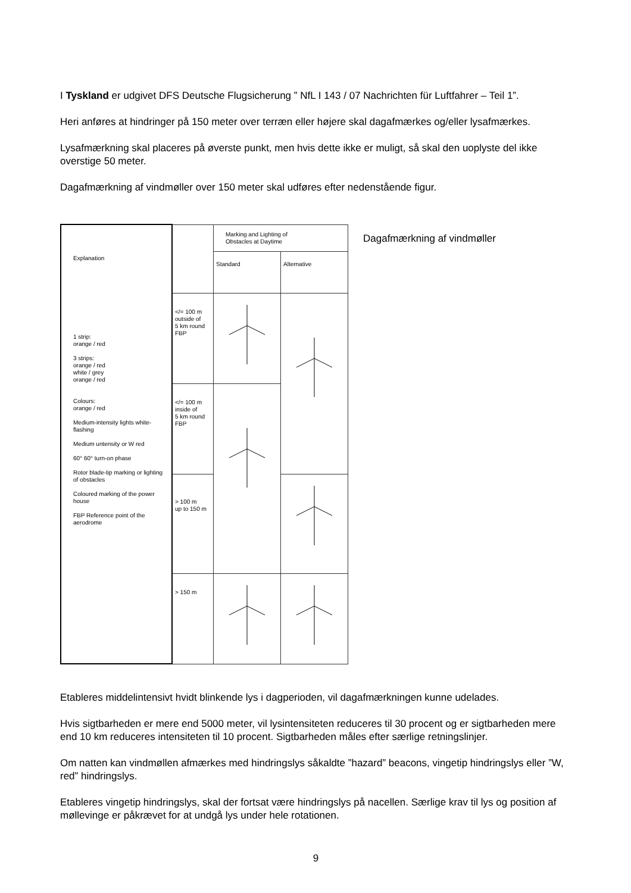I Tyskland er udgivet DFS Deutsche Flugsicherung ” NfL I 143 / 07 Nachrichten für Luftfahrer – Teil 1”.
Heri anføres at hindringer på 150 meter over terræn eller højere skal dagafmærkes og/eller lysafmærkes.
Lysafmærkning skal placeres på øverste punkt, men hvis dette ikke er muligt, så skal den uoplyste del ikke overstige 50 meter.
Dagafmærkning af vindmøller over 150 meter skal udføres efter nedenstående figur.
| Explanation 1 strip: orange / red 3 strips: orange / red white / grey orange / red Colours: orange / red Medium-intensity lights white-flashing Medium untensity or W red 60° 60° turn-on phase Rotor blade-tip marking or lighting of obstacles Coloured marking of the power house FBP Reference point of the aerodrome | | Marking and Lighting of Obstacles at Daytime | |
| | | Standard | Alternative |
| | </= 100 m outside of 5 km round FBP | | |
| | </= 100 m inside of 5 km round FBP | | |
| | > 100 m up to 150 m | | |
| | > 150 m | | |
Dagafmærkning af vindmøller
Etableres middelintensivt hvidt blinkende lys i dagperioden, vil dagafmærkningen kunne udelades.
Hvis sigtbarheden er mere end 5000 meter, vil lysintensiteten reduceres til 30 procent og er sigtbarheden mere end 10 km reduceres intensiteten til 10 procent. Sigtbarheden måles efter særlige retningslinjer.
Om natten kan vindmøllen afmærkes med hindringslys såkaldte ”hazard” beacons, vingetip hindringslys eller ”W, red” hindringslys.
Etableres vingetip hindringslys, skal der fortsat være hindringslys på nacellen. Særlige krav til lys og position af møllevinge er påkrævet for at undgå lys under hele rotationen.
9